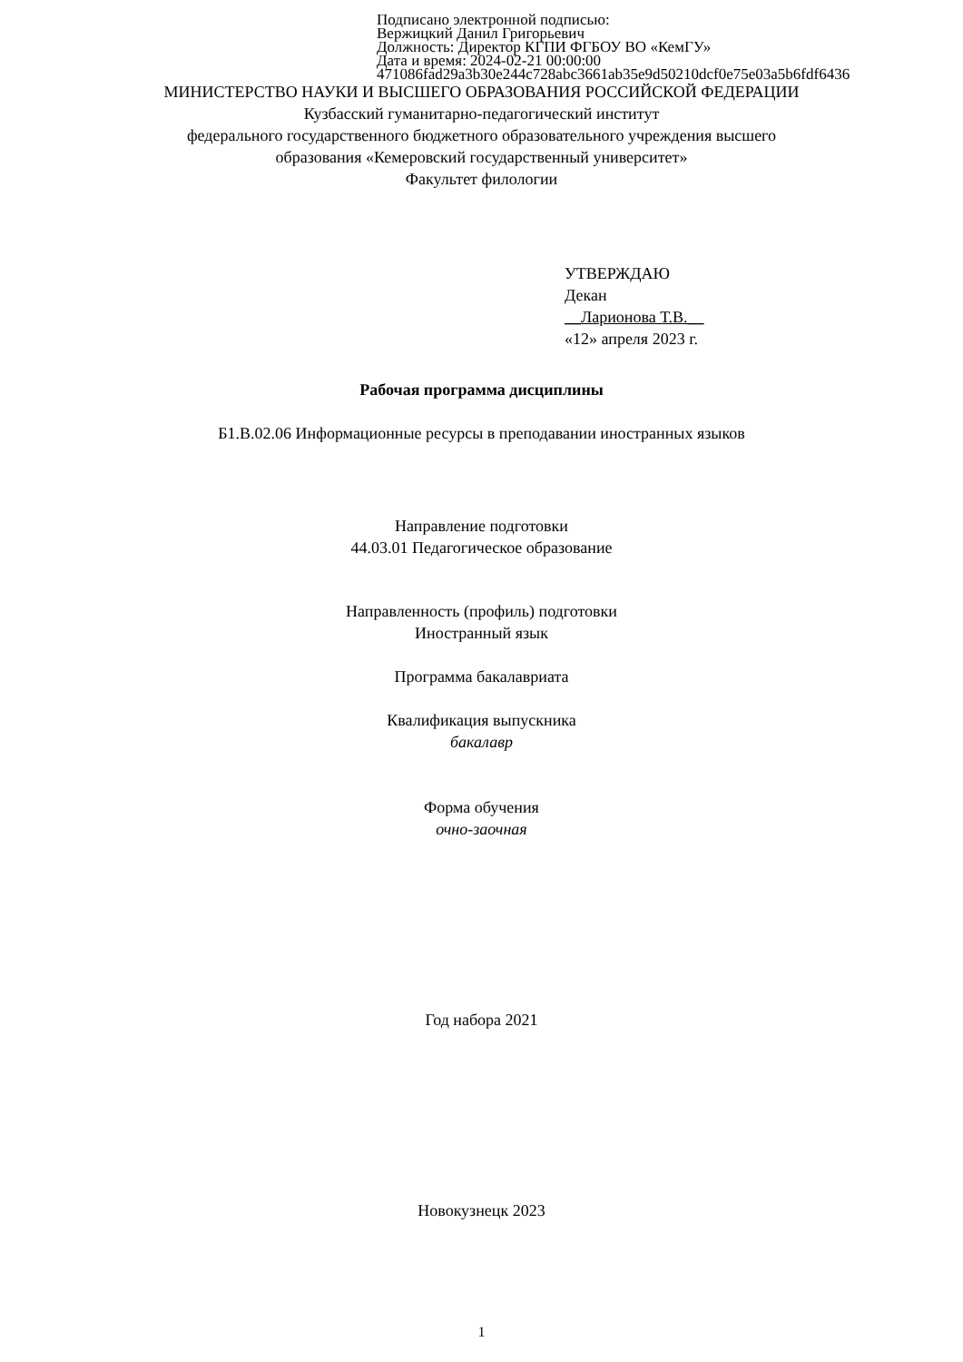Подписано электронной подписью:
Вержицкий Данил Григорьевич
Должность: Директор КГПИ ФГБОУ ВО «КемГУ»
Дата и время: 2024-02-21 00:00:00
471086fad29a3b30e244c728abc3661ab35e9d50210dcf0e75e03a5b6fdf6436
МИНИСТЕРСТВО НАУКИ И ВЫСШЕГО ОБРАЗОВАНИЯ РОССИЙСКОЙ ФЕДЕРАЦИИ
Кузбасский гуманитарно-педагогический институт
федерального государственного бюджетного образовательного учреждения высшего
образования «Кемеровский государственный университет»
Факультет филологии
УТВЕРЖДАЮ
Декан
__Ларионова Т.В.__
«12» апреля 2023 г.
Рабочая программа дисциплины
Б1.В.02.06 Информационные ресурсы в преподавании иностранных языков
Направление подготовки
44.03.01 Педагогическое образование
Направленность (профиль) подготовки
Иностранный язык
Программа бакалавриата
Квалификация выпускника
бакалавр
Форма обучения
очно-заочная
Год набора 2021
Новокузнецк 2023
1